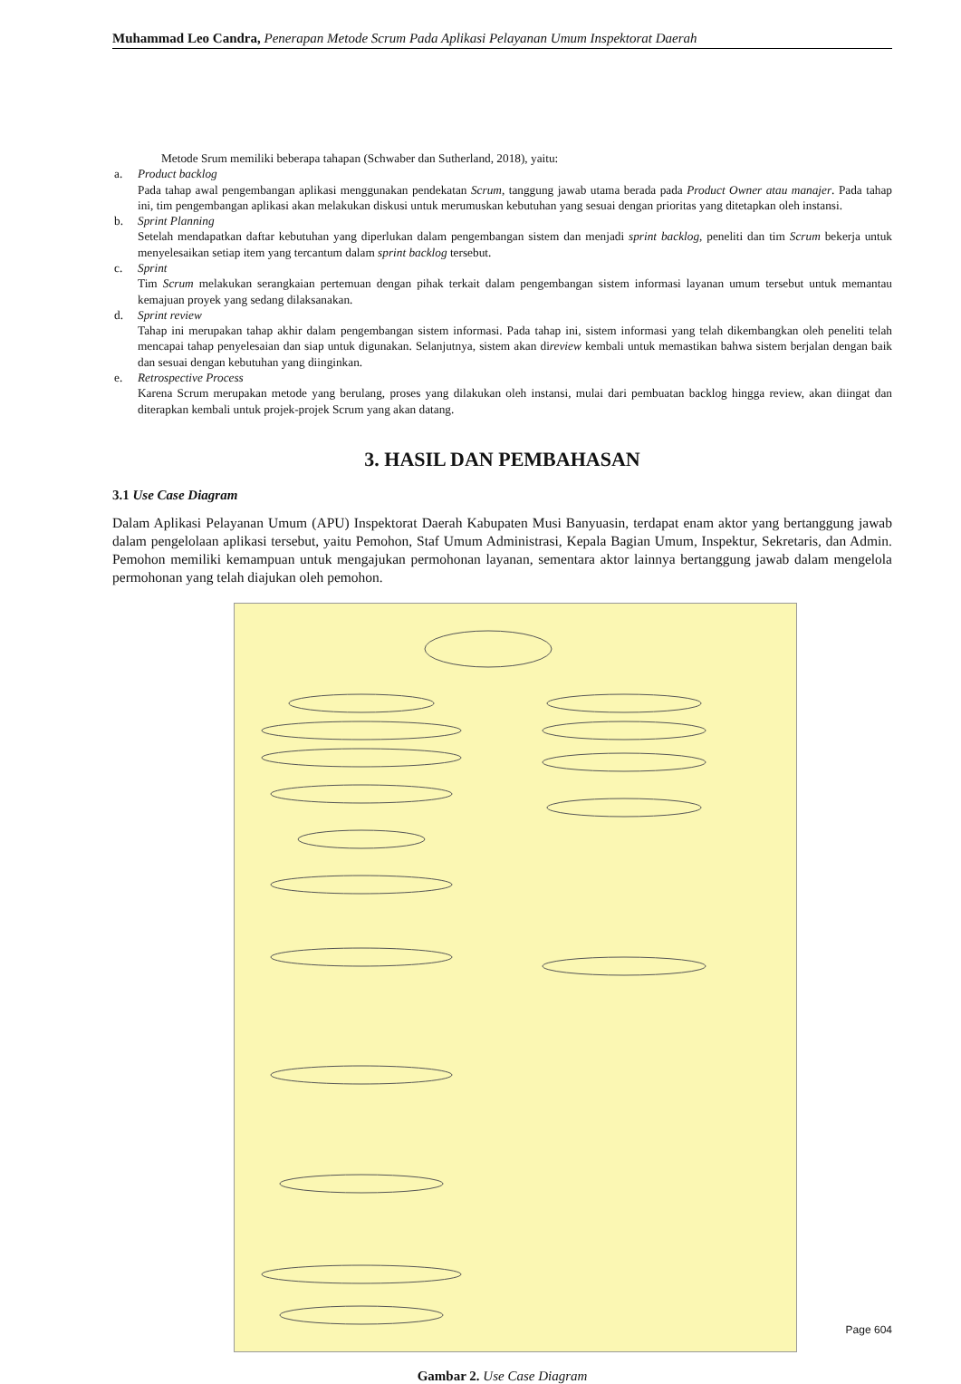Muhammad Leo Candra, Penerapan Metode Scrum Pada Aplikasi Pelayanan Umum Inspektorat Daerah
Metode Srum memiliki beberapa tahapan (Schwaber dan Sutherland, 2018), yaitu:
a. Product backlog
Pada tahap awal pengembangan aplikasi menggunakan pendekatan Scrum, tanggung jawab utama berada pada Product Owner atau manajer. Pada tahap ini, tim pengembangan aplikasi akan melakukan diskusi untuk merumuskan kebutuhan yang sesuai dengan prioritas yang ditetapkan oleh instansi.
b. Sprint Planning
Setelah mendapatkan daftar kebutuhan yang diperlukan dalam pengembangan sistem dan menjadi sprint backlog, peneliti dan tim Scrum bekerja untuk menyelesaikan setiap item yang tercantum dalam sprint backlog tersebut.
c. Sprint
Tim Scrum melakukan serangkaian pertemuan dengan pihak terkait dalam pengembangan sistem informasi layanan umum tersebut untuk memantau kemajuan proyek yang sedang dilaksanakan.
d. Sprint review
Tahap ini merupakan tahap akhir dalam pengembangan sistem informasi. Pada tahap ini, sistem informasi yang telah dikembangkan oleh peneliti telah mencapai tahap penyelesaian dan siap untuk digunakan. Selanjutnya, sistem akan direview kembali untuk memastikan bahwa sistem berjalan dengan baik dan sesuai dengan kebutuhan yang diinginkan.
e. Retrospective Process
Karena Scrum merupakan metode yang berulang, proses yang dilakukan oleh instansi, mulai dari pembuatan backlog hingga review, akan diingat dan diterapkan kembali untuk projek-projek Scrum yang akan datang.
3. HASIL DAN PEMBAHASAN
3.1 Use Case Diagram
Dalam Aplikasi Pelayanan Umum (APU) Inspektorat Daerah Kabupaten Musi Banyuasin, terdapat enam aktor yang bertanggung jawab dalam pengelolaan aplikasi tersebut, yaitu Pemohon, Staf Umum Administrasi, Kepala Bagian Umum, Inspektur, Sekretaris, dan Admin. Pemohon memiliki kemampuan untuk mengajukan permohonan layanan, sementara aktor lainnya bertanggung jawab dalam mengelola permohonan yang telah diajukan oleh pemohon.
Gambar 2. Use Case Diagram
Page 604